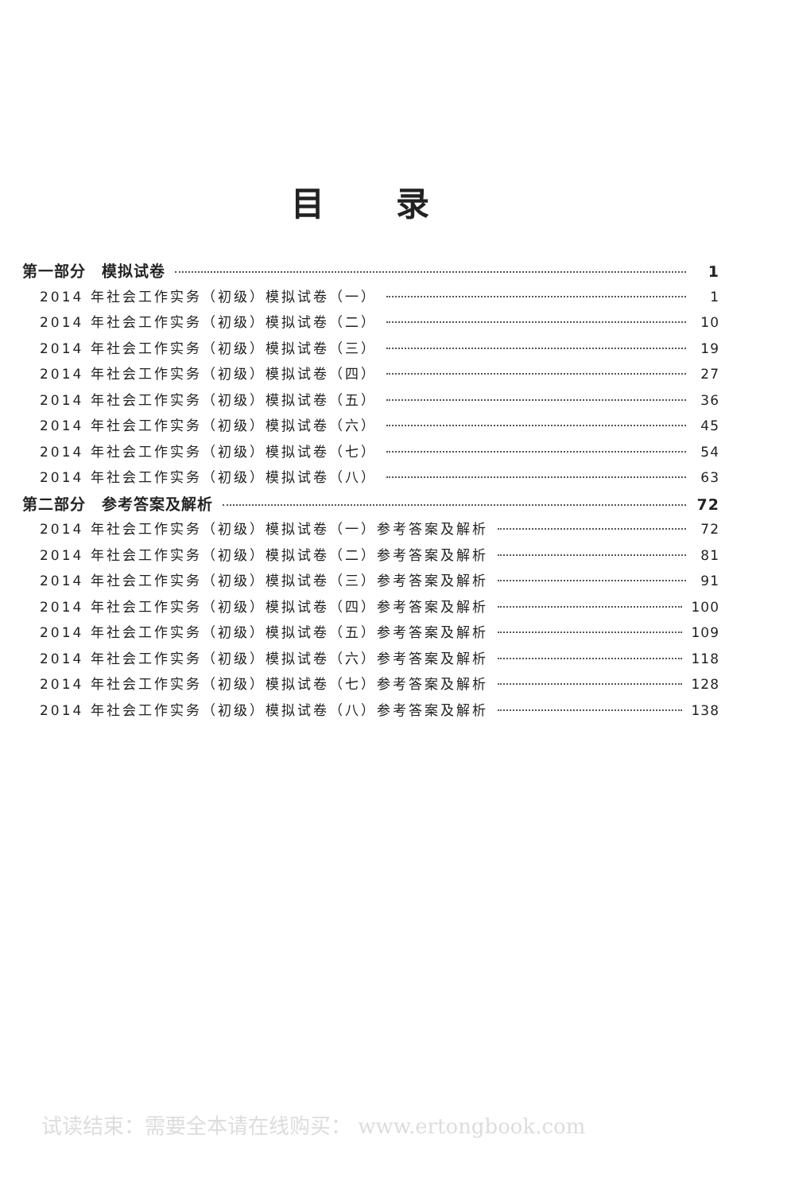目录
第一部分　模拟试卷 1
2014 年社会工作实务（初级）模拟试卷（一） 1
2014 年社会工作实务（初级）模拟试卷（二） 10
2014 年社会工作实务（初级）模拟试卷（三） 19
2014 年社会工作实务（初级）模拟试卷（四） 27
2014 年社会工作实务（初级）模拟试卷（五） 36
2014 年社会工作实务（初级）模拟试卷（六） 45
2014 年社会工作实务（初级）模拟试卷（七） 54
2014 年社会工作实务（初级）模拟试卷（八） 63
第二部分　参考答案及解析 72
2014 年社会工作实务（初级）模拟试卷（一）参考答案及解析 72
2014 年社会工作实务（初级）模拟试卷（二）参考答案及解析 81
2014 年社会工作实务（初级）模拟试卷（三）参考答案及解析 91
2014 年社会工作实务（初级）模拟试卷（四）参考答案及解析 100
2014 年社会工作实务（初级）模拟试卷（五）参考答案及解析 109
2014 年社会工作实务（初级）模拟试卷（六）参考答案及解析 118
2014 年社会工作实务（初级）模拟试卷（七）参考答案及解析 128
2014 年社会工作实务（初级）模拟试卷（八）参考答案及解析 138
试读结束：需要全本请在线购买： www.ertongbook.com